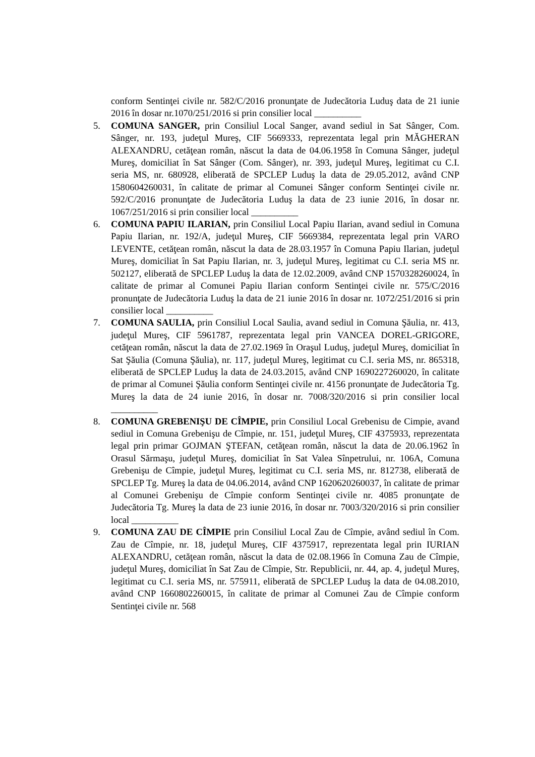conform Sentinţei civile nr. 582/C/2016 pronunţate de Judecătoria Luduş data de 21 iunie 2016 în dosar nr.1070/251/2016 si prin consilier local __________
5. COMUNA SANGER, prin Consiliul Local Sanger, avand sediul in Sat Sânger, Com. Sânger, nr. 193, judeţul Mureş, CIF 5669333, reprezentata legal prin MĂGHERAN ALEXANDRU, cetăţean român, născut la data de 04.06.1958 în Comuna Sânger, judeţul Mureş, domiciliat în Sat Sânger (Com. Sânger), nr. 393, judeţul Mureş, legitimat cu C.I. seria MS, nr. 680928, eliberată de SPCLEP Luduş la data de 29.05.2012, având CNP 1580604260031, în calitate de primar al Comunei Sânger conform Sentinţei civile nr. 592/C/2016 pronunţate de Judecătoria Luduş la data de 23 iunie 2016, în dosar nr. 1067/251/2016 si prin consilier local __________
6. COMUNA PAPIU ILARIAN, prin Consiliul Local Papiu Ilarian, avand sediul in Comuna Papiu Ilarian, nr. 192/A, judeţul Mureş, CIF 5669384, reprezentata legal prin VARO LEVENTE, cetăţean român, născut la data de 28.03.1957 în Comuna Papiu Ilarian, judeţul Mureş, domiciliat în Sat Papiu Ilarian, nr. 3, judeţul Mureş, legitimat cu C.I. seria MS nr. 502127, eliberată de SPCLEP Luduş la data de 12.02.2009, având CNP 1570328260024, în calitate de primar al Comunei Papiu Ilarian conform Sentinţei civile nr. 575/C/2016 pronunţate de Judecătoria Luduş la data de 21 iunie 2016 în dosar nr. 1072/251/2016 si prin consilier local __________
7. COMUNA SAULIA, prin Consiliul Local Saulia, avand sediul in Comuna Şăulia, nr. 413, judeţul Mureş, CIF 5961787, reprezentata legal prin VANCEA DOREL-GRIGORE, cetăţean român, născut la data de 27.02.1969 în Oraşul Luduş, judeţul Mureş, domiciliat în Sat Şăulia (Comuna Şăulia), nr. 117, judeţul Mureş, legitimat cu C.I. seria MS, nr. 865318, eliberată de SPCLEP Luduş la data de 24.03.2015, având CNP 1690227260020, în calitate de primar al Comunei Şăulia conform Sentinţei civile nr. 4156 pronunţate de Judecătoria Tg. Mureş la data de 24 iunie 2016, în dosar nr. 7008/320/2016 si prin consilier local __________
8. COMUNA GREBENIŞU DE CÎMPIE, prin Consiliul Local Grebenisu de Cimpie, avand sediul in Comuna Grebenişu de Cîmpie, nr. 151, judeţul Mureş, CIF 4375933, reprezentata legal prin primar GOJMAN ŞTEFAN, cetăţean român, născut la data de 20.06.1962 în Orasul Sărmaşu, judeţul Mureş, domiciliat în Sat Valea Sînpetrului, nr. 106A, Comuna Grebenişu de Cîmpie, judeţul Mureş, legitimat cu C.I. seria MS, nr. 812738, eliberată de SPCLEP Tg. Mureş la data de 04.06.2014, având CNP 1620620260037, în calitate de primar al Comunei Grebenişu de Cîmpie conform Sentinţei civile nr. 4085 pronunţate de Judecătoria Tg. Mureş la data de 23 iunie 2016, în dosar nr. 7003/320/2016 si prin consilier local __________
9. COMUNA ZAU DE CÎMPIE prin Consiliul Local Zau de Cîmpie, având sediul în Com. Zau de Cîmpie, nr. 18, judeţul Mureş, CIF 4375917, reprezentata legal prin IURIAN ALEXANDRU, cetăţean român, născut la data de 02.08.1966 în Comuna Zau de Cîmpie, judeţul Mureş, domiciliat în Sat Zau de Cîmpie, Str. Republicii, nr. 44, ap. 4, judeţul Mureş, legitimat cu C.I. seria MS, nr. 575911, eliberată de SPCLEP Luduş la data de 04.08.2010, având CNP 1660802260015, în calitate de primar al Comunei Zau de Cîmpie conform Sentinţei civile nr. 568